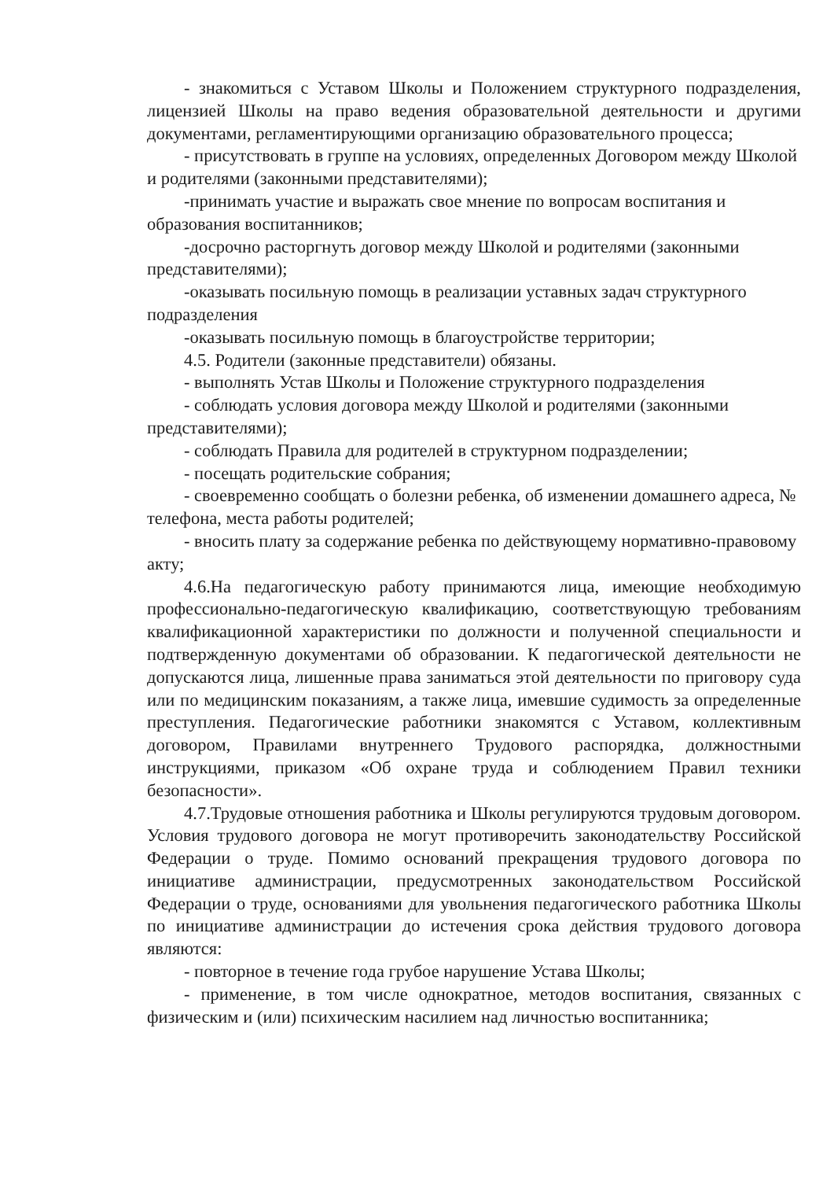- знакомиться с Уставом Школы и Положением структурного подразделения, лицензией Школы на право ведения образовательной деятельности и другими документами, регламентирующими организацию образовательного процесса;
- присутствовать в группе на условиях, определенных Договором между Школой и родителями (законными представителями);
-принимать участие и выражать свое мнение по вопросам воспитания и образования воспитанников;
-досрочно расторгнуть договор между Школой и родителями (законными представителями);
-оказывать посильную помощь в реализации уставных задач структурного подразделения
-оказывать посильную помощь в благоустройстве территории;
4.5. Родители (законные представители) обязаны.
- выполнять Устав Школы и Положение структурного подразделения
- соблюдать условия договора между Школой и родителями (законными представителями);
- соблюдать Правила для родителей в структурном подразделении;
- посещать родительские собрания;
- своевременно сообщать о болезни ребенка, об изменении домашнего адреса, № телефона, места работы родителей;
- вносить плату за содержание ребенка по действующему нормативно-правовому акту;
4.6.На педагогическую работу принимаются лица, имеющие необходимую профессионально-педагогическую квалификацию, соответствующую требованиям квалификационной характеристики по должности и полученной специальности и подтвержденную документами об образовании. К педагогической деятельности не допускаются лица, лишенные права заниматься этой деятельности по приговору суда или по медицинским показаниям, а также лица, имевшие судимость за определенные преступления. Педагогические работники знакомятся с Уставом, коллективным договором, Правилами внутреннего Трудового распорядка, должностными инструкциями, приказом «Об охране труда и соблюдением Правил техники безопасности».
4.7.Трудовые отношения работника и Школы регулируются трудовым договором. Условия трудового договора не могут противоречить законодательству Российской Федерации о труде. Помимо оснований прекращения трудового договора по инициативе администрации, предусмотренных законодательством Российской Федерации о труде, основаниями для увольнения педагогического работника Школы по инициативе администрации до истечения срока действия трудового договора являются:
- повторное в течение года грубое нарушение Устава Школы;
- применение, в том числе однократное, методов воспитания, связанных с физическим и (или) психическим насилием над личностью воспитанника;